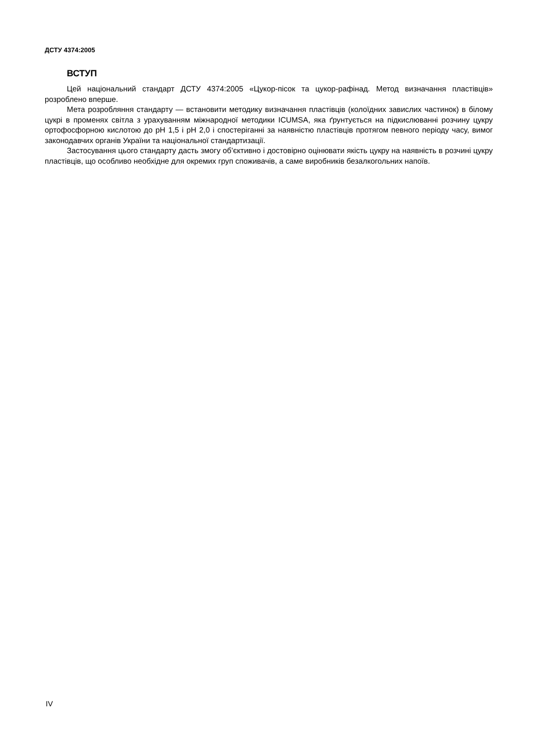ДСТУ 4374:2005
ВСТУП
Цей національний стандарт ДСТУ 4374:2005 «Цукор-пісок та цукор-рафінад. Метод визначання пластівців» розроблено вперше.
Мета розробляння стандарту — встановити методику визначання пластівців (колоїдних завислих частинок) в білому цукрі в променях світла з урахуванням міжнародної методики ICUMSA, яка ґрунтується на підкислюванні розчину цукру ортофосфорною кислотою до pH 1,5 і pH 2,0 і спостеріганні за наявністю пластівців протягом певного періоду часу, вимог законодавчих органів України та національної стандартизації.
Застосування цього стандарту дасть змогу об’єктивно і достовірно оцінювати якість цукру на наявність в розчині цукру пластівців, що особливо необхідне для окремих груп споживачів, а саме виробників безалкогольних напоїв.
IV